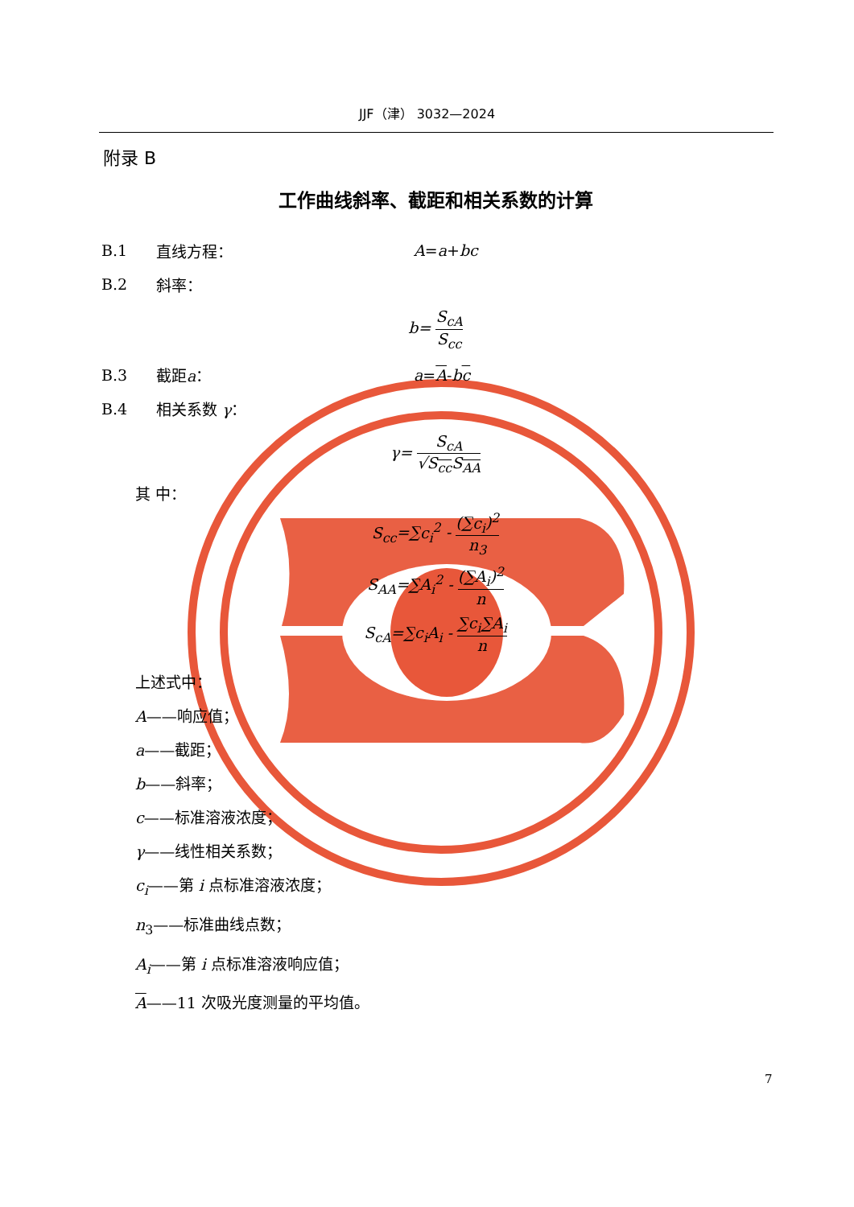JJF（津） 3032—2024
附录 B
工作曲线斜率、截距和相关系数的计算
B.1 直线方程： A = a + bc
B.2 斜率：
b= S<sub>cA</sub> S<sub>cc</sub>
B.3 截距a： a = A - b c
B.4 相关系数 γ：
γ= S<sub>cA</sub> √S<sub>cc</sub>S<sub>AA</sub>
其 中：
S<sub>cc</sub>=∑c<sub>i</sub><sup>2</sup> - (∑c<sub>i</sub>)<sup>2</sup> n<sub>3</sub>
S<sub>AA</sub>=∑A<sub>i</sub><sup>2</sup> - (∑A<sub>i</sub>)<sup>2</sup> n
S<sub>cA</sub>=∑c<sub>i</sub>A<sub>i</sub> - ∑c<sub>i</sub>∑A<sub>i</sub> n
上述式中：
A——响应值；
a——截距；
b——斜率；
c——标准溶液浓度；
γ——线性相关系数；
c<sub>i</sub>——第 i 点标准溶液浓度；
n<sub>3</sub>——标准曲线点数；
A<sub>i</sub>——第 i 点标准溶液响应值；
A——11 次吸光度测量的平均值。
7